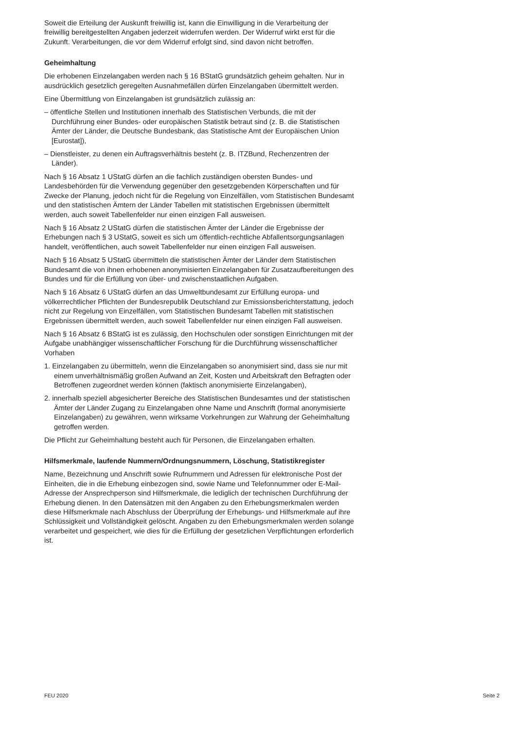Soweit die Erteilung der Auskunft freiwillig ist, kann die Einwilligung in die Verarbeitung der freiwillig bereitgestellten Angaben jederzeit widerrufen werden. Der Widerruf wirkt erst für die Zukunft. Verarbeitungen, die vor dem Widerruf erfolgt sind, sind davon nicht betroffen.
Geheimhaltung
Die erhobenen Einzelangaben werden nach § 16 BStatG grundsätzlich geheim gehalten. Nur in ausdrücklich gesetzlich geregelten Ausnahmefällen dürfen Einzelangaben übermittelt werden.
Eine Übermittlung von Einzelangaben ist grundsätzlich zulässig an:
– öffentliche Stellen und Institutionen innerhalb des Statistischen Verbunds, die mit der Durchführung einer Bundes- oder europäischen Statistik betraut sind (z. B. die Statistischen Ämter der Länder, die Deutsche Bundesbank, das Statistische Amt der Europäischen Union [Eurostat]),
– Dienstleister, zu denen ein Auftragsverhältnis besteht (z. B. ITZBund, Rechenzentren der Länder).
Nach § 16 Absatz 1 UStatG dürfen an die fachlich zuständigen obersten Bundes- und Landesbehörden für die Verwendung gegenüber den gesetzgebenden Körperschaften und für Zwecke der Planung, jedoch nicht für die Regelung von Einzelfällen, vom Statistischen Bundesamt und den statistischen Ämtern der Länder Tabellen mit statistischen Ergebnissen übermittelt werden, auch soweit Tabellenfelder nur einen einzigen Fall ausweisen.
Nach § 16 Absatz 2 UStatG dürfen die statistischen Ämter der Länder die Ergebnisse der Erhebungen nach § 3 UStatG, soweit es sich um öffentlich-rechtliche Abfallentsorgungsanlagen handelt, veröffentlichen, auch soweit Tabellenfelder nur einen einzigen Fall ausweisen.
Nach § 16 Absatz 5 UStatG übermitteln die statistischen Ämter der Länder dem Statistischen Bundesamt die von ihnen erhobenen anonymisierten Einzelangaben für Zusatzaufbereitungen des Bundes und für die Erfüllung von über- und zwischenstaatlichen Aufgaben.
Nach § 16 Absatz 6 UStatG dürfen an das Umweltbundesamt zur Erfüllung europa- und völkerrechtlicher Pflichten der Bundesrepublik Deutschland zur Emissionsberichterstattung, jedoch nicht zur Regelung von Einzelfällen, vom Statistischen Bundesamt Tabellen mit statistischen Ergebnissen übermittelt werden, auch soweit Tabellenfelder nur einen einzigen Fall ausweisen.
Nach § 16 Absatz 6 BStatG ist es zulässig, den Hochschulen oder sonstigen Einrichtungen mit der Aufgabe unabhängiger wissenschaftlicher Forschung für die Durchführung wissenschaftlicher Vorhaben
1. Einzelangaben zu übermitteln, wenn die Einzelangaben so anonymisiert sind, dass sie nur mit einem unverhältnismäßig großen Aufwand an Zeit, Kosten und Arbeitskraft den Befragten oder Betroffenen zugeordnet werden können (faktisch anonymisierte Einzelangaben),
2. innerhalb speziell abgesicherter Bereiche des Statistischen Bundesamtes und der statistischen Ämter der Länder Zugang zu Einzelangaben ohne Name und Anschrift (formal anonymisierte Einzelangaben) zu gewähren, wenn wirksame Vorkehrungen zur Wahrung der Geheimhaltung getroffen werden.
Die Pflicht zur Geheimhaltung besteht auch für Personen, die Einzelangaben erhalten.
Hilfsmerkmale, laufende Nummern/Ordnungsnummern, Löschung, Statistikregister
Name, Bezeichnung und Anschrift sowie Rufnummern und Adressen für elektronische Post der Einheiten, die in die Erhebung einbezogen sind, sowie Name und Telefonnummer oder E-Mail-Adresse der Ansprechperson sind Hilfsmerkmale, die lediglich der technischen Durchführung der Erhebung dienen. In den Datensätzen mit den Angaben zu den Erhebungsmerkmalen werden diese Hilfsmerkmale nach Abschluss der Überprüfung der Erhebungs- und Hilfsmerkmale auf ihre Schlüssigkeit und Vollständigkeit gelöscht. Angaben zu den Erhebungsmerkmalen werden solange verarbeitet und gespeichert, wie dies für die Erfüllung der gesetzlichen Verpflichtungen erforderlich ist.
FEU 2020 Seite 2